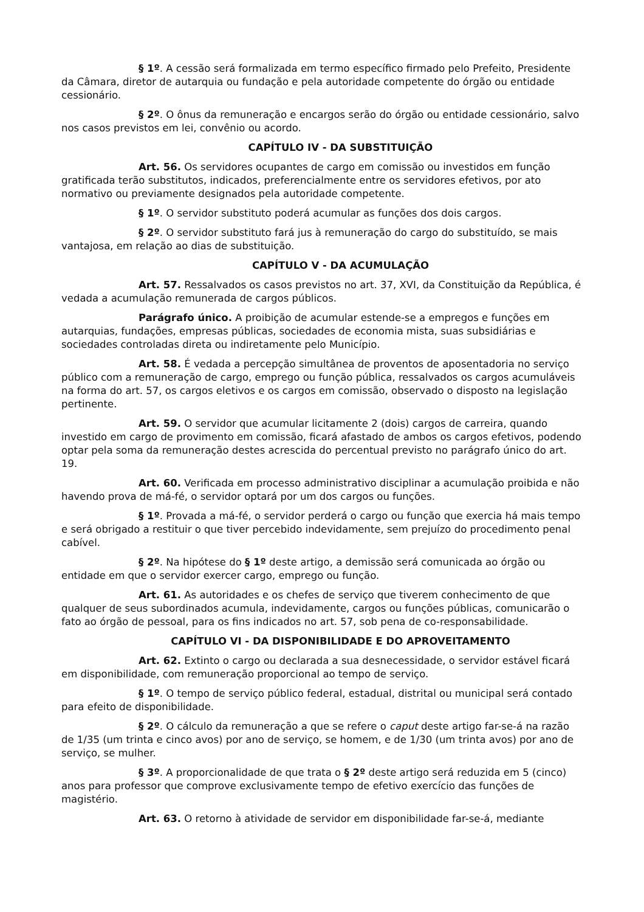§ 1º. A cessão será formalizada em termo específico firmado pelo Prefeito, Presidente da Câmara, diretor de autarquia ou fundação e pela autoridade competente do órgão ou entidade cessionário.
§ 2º. O ônus da remuneração e encargos serão do órgão ou entidade cessionário, salvo nos casos previstos em lei, convênio ou acordo.
CAPÍTULO IV - DA SUBSTITUIÇÃO
Art. 56. Os servidores ocupantes de cargo em comissão ou investidos em função gratificada terão substitutos, indicados, preferencialmente entre os servidores efetivos, por ato normativo ou previamente designados pela autoridade competente.
§ 1º. O servidor substituto poderá acumular as funções dos dois cargos.
§ 2º. O servidor substituto fará jus à remuneração do cargo do substituído, se mais vantajosa, em relação ao dias de substituição.
CAPÍTULO V - DA ACUMULAÇÃO
Art. 57. Ressalvados os casos previstos no art. 37, XVI, da Constituição da República, é vedada a acumulação remunerada de cargos públicos.
Parágrafo único. A proibição de acumular estende-se a empregos e funções em autarquias, fundações, empresas públicas, sociedades de economia mista, suas subsidiárias e sociedades controladas direta ou indiretamente pelo Município.
Art. 58. É vedada a percepção simultânea de proventos de aposentadoria no serviço público com a remuneração de cargo, emprego ou função pública, ressalvados os cargos acumuláveis na forma do art. 57, os cargos eletivos e os cargos em comissão, observado o disposto na legislação pertinente.
Art. 59. O servidor que acumular licitamente 2 (dois) cargos de carreira, quando investido em cargo de provimento em comissão, ficará afastado de ambos os cargos efetivos, podendo optar pela soma da remuneração destes acrescida do percentual previsto no parágrafo único do art. 19.
Art. 60. Verificada em processo administrativo disciplinar a acumulação proibida e não havendo prova de má-fé, o servidor optará por um dos cargos ou funções.
§ 1º. Provada a má-fé, o servidor perderá o cargo ou função que exercia há mais tempo e será obrigado a restituir o que tiver percebido indevidamente, sem prejuízo do procedimento penal cabível.
§ 2º. Na hipótese do § 1º deste artigo, a demissão será comunicada ao órgão ou entidade em que o servidor exercer cargo, emprego ou função.
Art. 61. As autoridades e os chefes de serviço que tiverem conhecimento de que qualquer de seus subordinados acumula, indevidamente, cargos ou funções públicas, comunicarão o fato ao órgão de pessoal, para os fins indicados no art. 57, sob pena de co-responsabilidade.
CAPÍTULO VI - DA DISPONIBILIDADE E DO APROVEITAMENTO
Art. 62. Extinto o cargo ou declarada a sua desnecessidade, o servidor estável ficará em disponibilidade, com remuneração proporcional ao tempo de serviço.
§ 1º. O tempo de serviço público federal, estadual, distrital ou municipal será contado para efeito de disponibilidade.
§ 2º. O cálculo da remuneração a que se refere o caput deste artigo far-se-á na razão de 1/35 (um trinta e cinco avos) por ano de serviço, se homem, e de 1/30 (um trinta avos) por ano de serviço, se mulher.
§ 3º. A proporcionalidade de que trata o § 2º deste artigo será reduzida em 5 (cinco) anos para professor que comprove exclusivamente tempo de efetivo exercício das funções de magistério.
Art. 63. O retorno à atividade de servidor em disponibilidade far-se-á, mediante